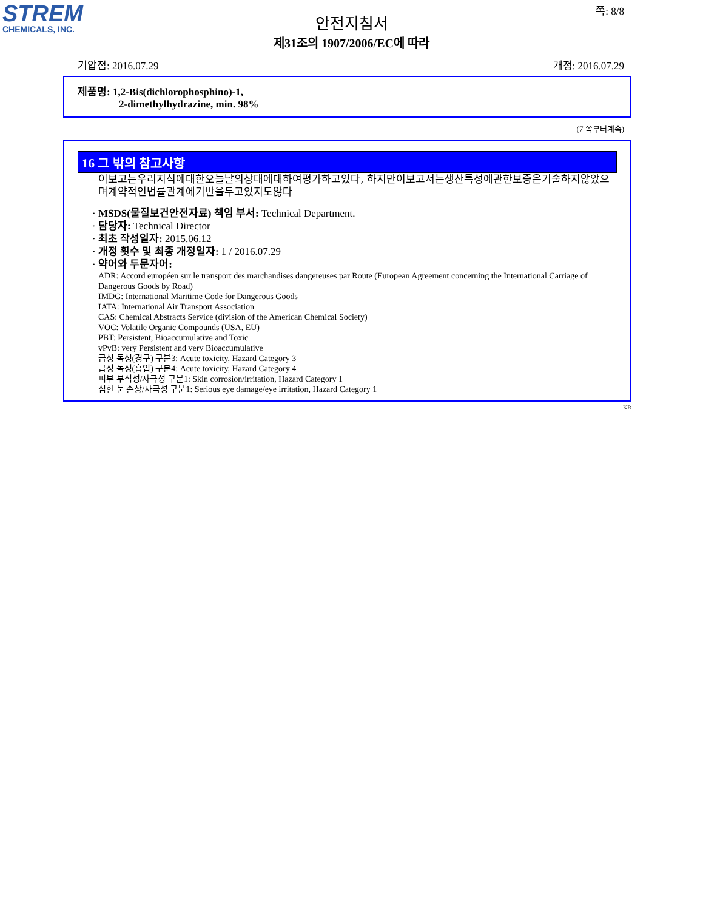STREM
CHEMICALS, INC.
쪽: 8/8
안전지침서
제31조의 1907/2006/EC에 따라
기압점: 2016.07.29 개정: 2016.07.29
제품명: 1,2-Bis(dichlorophosphino)-1,
2-dimethylhydrazine, min. 98%
(7 쪽부터계속)
16 그 밖의 참고사항
이보고는우리지식에대한오늘날의상태에대하여평가하고있다, 하지만이보고서는생산특성에관한보증은기술하지않았으며계약적인법률관계에기반을두고있지도않다
· MSDS(물질보건안전자료) 책임 부서: Technical Department.
· 담당자: Technical Director
· 최초 작성일자: 2015.06.12
· 개정 횟수 및 최종 개정일자: 1 / 2016.07.29
· 약어와 두문자어:
ADR: Accord européen sur le transport des marchandises dangereuses par Route (European Agreement concerning the International Carriage of Dangerous Goods by Road)
IMDG: International Maritime Code for Dangerous Goods
IATA: International Air Transport Association
CAS: Chemical Abstracts Service (division of the American Chemical Society)
VOC: Volatile Organic Compounds (USA, EU)
PBT: Persistent, Bioaccumulative and Toxic
vPvB: very Persistent and very Bioaccumulative
급성 독성(경구) 구분3: Acute toxicity, Hazard Category 3
급성 독성(흡입) 구분4: Acute toxicity, Hazard Category 4
피부 부식성/자극성 구분1: Skin corrosion/irritation, Hazard Category 1
심한 눈 손상/자극성 구분1: Serious eye damage/eye irritation, Hazard Category 1
KR